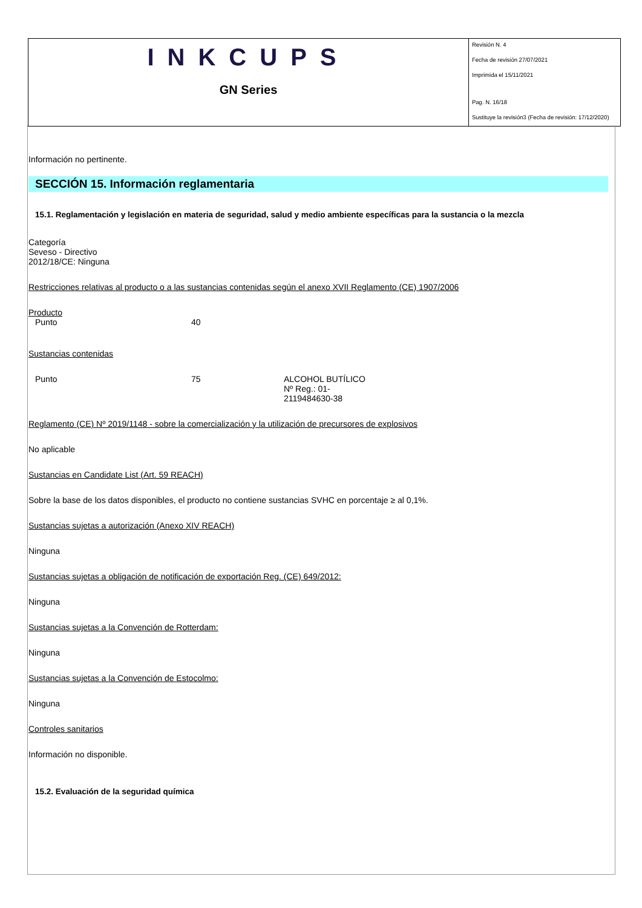INKCUPS
GN Series
Revisión N. 4
Fecha de revisión 27/07/2021
Imprimida el 15/11/2021
Pag. N. 16/18
Sustituye la revisión3 (Fecha de revisión: 17/12/2020)
Información no pertinente.
SECCIÓN 15. Información reglamentaria
15.1. Reglamentación y legislación en materia de seguridad, salud y medio ambiente específicas para la sustancia o la mezcla
Categoría
Seveso - Directivo
2012/18/CE: Ninguna
Restricciones relativas al producto o a las sustancias contenidas según el anexo XVII Reglamento (CE) 1907/2006
Producto
| Punto | 40 |
Sustancias contenidas
| Punto | 75 | ALCOHOL BUTÍLICO Nº Reg.: 01- 2119484630-38 |
Reglamento (CE) Nº 2019/1148 - sobre la comercialización y la utilización de precursores de explosivos
No aplicable
Sustancias en Candidate List (Art. 59 REACH)
Sobre la base de los datos disponibles, el producto no contiene sustancias SVHC en porcentaje ≥ al 0,1%.
Sustancias sujetas a autorización (Anexo XIV REACH)
Ninguna
Sustancias sujetas a obligación de notificación de exportación Reg. (CE) 649/2012:
Ninguna
Sustancias sujetas a la Convención de Rotterdam:
Ninguna
Sustancias sujetas a la Convención de Estocolmo:
Ninguna
Controles sanitarios
Información no disponible.
15.2. Evaluación de la seguridad química